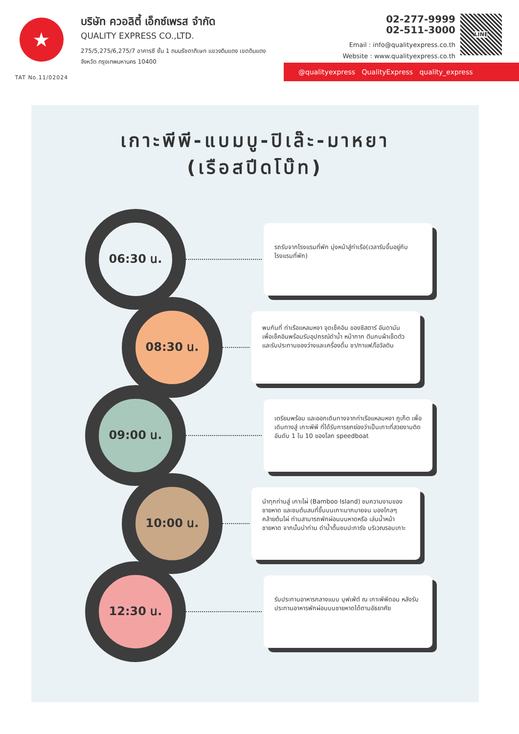★
TAT No.11/02024
บริษัท ควอลิตี้ เอ็กซ์เพรส จำกัด
QUALITY EXPRESS CO.,LTD.
275/5,275/6,275/7 อาคารซี ชั้น 1 ถนนรัชดาภิเษก แขวงดินแดง เขตดินแดง
จังหวัด กรุงเทพมหานคร 10400
02-277-9999
02-511-3000
Email : info@qualityexpress.co.th
Website : www.qualityexpress.co.th
LINE
@qualityexpress QualityExpress quality_express
เกาะพีพี-แบมบู-ปิเล๊ะ-มาหยา
(เรือสปีดโบ๊ท)
06:30 น.
รถรับจากโรงแรมที่พัก มุ่งหน้าสู่ท่าเรือ(เวลารับขึ้นอยู่กับโรงแรมที่พัก)
08:30 น.
พบกันที่ ท่าเรือแหลมหงา จุดเช็คอิน ของซีสตาร์ อันดามัน เพื่อเช็คอินพร้อมรับอุปกรณ์ดำน้ำ หน้ากาก ตีนกบผ้าเช็ดตัว และรับประทานของว่างและเครื่องดื่ม ชา/กาแฟ/โอวัลติน
09:00 น.
เตรียมพร้อม และออกเดินทางจากท่าเรือแหลมหงา ภูเก็ต เพื่อเดินทางสู่ เกาะพีพี ที่ได้รับการยกย่องว่าเป็นเกาะที่สวยงามติดอันดับ 1 ใน 10 ของโลก speedboat
10:00 น.
นำทุกท่านสู่ เกาะไผ่ (Bamboo Island) ชมความงามของชายหาด และชมต้นสนที่ขึ้นบนเกาะมากมายจน มองไกลๆคล้ายต้นไผ่ ท่านสามารถพักผ่อนบนหาดหรือ เล่นน้ำหน้าชายหาด จากนั้นนำท่าน ดำน้ำตื้นชมปะการัง บริเวณรอบเกาะ
12:30 น.
รับประทานอาหารกลางแบบ บุฟเฟ่ต์ ณ เกาะพีพีดอน หลังรับประทานอาหารพักผ่อนบนชายหาดได้ตามอัธยาศัย